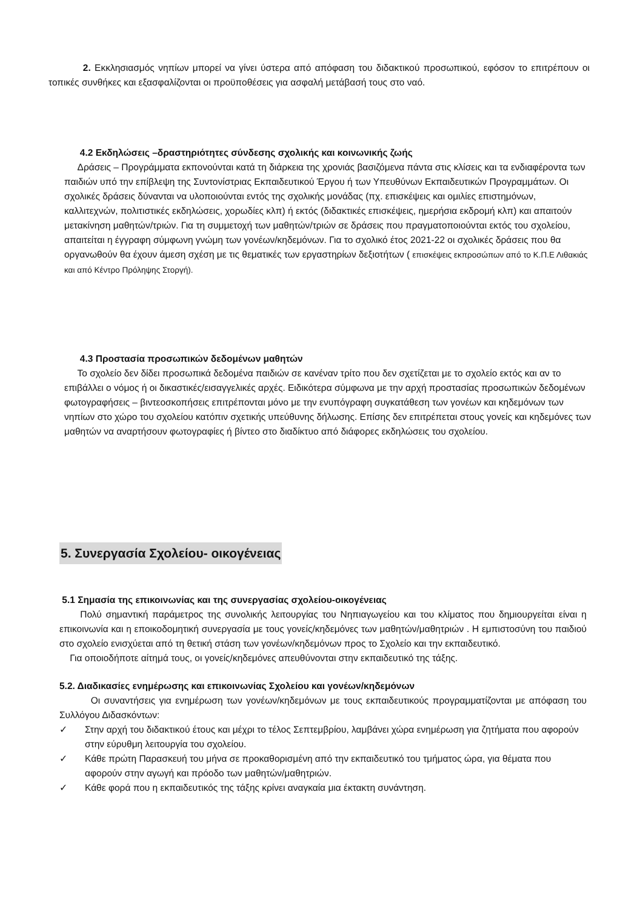2. Εκκλησιασμός νηπίων μπορεί να γίνει ύστερα από απόφαση του διδακτικού προσωπικού, εφόσον το επιτρέπουν οι τοπικές συνθήκες και εξασφαλίζονται οι προϋποθέσεις για ασφαλή μετάβασή τους στο ναό.
4.2 Εκδηλώσεις –δραστηριότητες σύνδεσης σχολικής και κοινωνικής ζωής
Δράσεις – Προγράμματα εκπονούνται κατά τη διάρκεια της χρονιάς βασιζόμενα πάντα στις κλίσεις και τα ενδιαφέροντα των παιδιών υπό την επίβλεψη της Συντονίστριας Εκπαιδευτικού Έργου ή των Υπευθύνων Εκπαιδευτικών Προγραμμάτων. Οι σχολικές δράσεις δύνανται να υλοποιούνται εντός της σχολικής μονάδας (πχ. επισκέψεις και ομιλίες επιστημόνων, καλλιτεχνών, πολιτιστικές εκδηλώσεις, χορωδίες κλπ) ή εκτός (διδακτικές επισκέψεις, ημερήσια εκδρομή κλπ) και απαιτούν μετακίνηση μαθητών/τριών. Για τη συμμετοχή των μαθητών/τριών σε δράσεις που πραγματοποιούνται εκτός του σχολείου, απαιτείται η έγγραφη σύμφωνη γνώμη των γονέων/κηδεμόνων. Για το σχολικό έτος 2021-22 οι σχολικές δράσεις που θα οργανωθούν θα έχουν άμεση σχέση με τις θεματικές των εργαστηρίων δεξιοτήτων ( επισκέψεις εκπροσώπων από το Κ.Π.Ε Λιθακιάς και από Κέντρο Πρόληψης Στοργή).
4.3 Προστασία προσωπικών δεδομένων μαθητών
Το σχολείο δεν δίδει προσωπικά δεδομένα παιδιών σε κανέναν τρίτο που δεν σχετίζεται με το σχολείο εκτός και αν το επιβάλλει ο νόμος ή οι δικαστικές/εισαγγελικές αρχές. Ειδικότερα σύμφωνα με την αρχή προστασίας προσωπικών δεδομένων φωτογραφήσεις – βιντεοσκοπήσεις επιτρέπονται μόνο με την ενυπόγραφη συγκατάθεση των γονέων και κηδεμόνων των νηπίων στο χώρο του σχολείου κατόπιν σχετικής υπεύθυνης δήλωσης. Επίσης δεν επιτρέπεται στους γονείς και κηδεμόνες των μαθητών να αναρτήσουν φωτογραφίες ή βίντεο στο διαδίκτυο από διάφορες εκδηλώσεις του σχολείου.
5. Συνεργασία Σχολείου- οικογένειας
5.1 Σημασία της επικοινωνίας και της συνεργασίας σχολείου-οικογένειας
Πολύ σημαντική παράμετρος της συνολικής λειτουργίας του Νηπιαγωγείου και του κλίματος που δημιουργείται είναι η επικοινωνία και η εποικοδομητική συνεργασία με τους γονείς/κηδεμόνες των μαθητών/μαθητριών . Η εμπιστοσύνη του παιδιού στο σχολείο ενισχύεται από τη θετική στάση των γονέων/κηδεμόνων προς το Σχολείο και την εκπαιδευτικό.
Για οποιοδήποτε αίτημά τους, οι γονείς/κηδεμόνες απευθύνονται στην εκπαιδευτικό της τάξης.
5.2. Διαδικασίες ενημέρωσης και επικοινωνίας Σχολείου και γονέων/κηδεμόνων
Οι συναντήσεις για ενημέρωση των γονέων/κηδεμόνων με τους εκπαιδευτικούς προγραμματίζονται με απόφαση του Συλλόγου Διδασκόντων:
✓ Στην αρχή του διδακτικού έτους και μέχρι το τέλος Σεπτεμβρίου, λαμβάνει χώρα ενημέρωση για ζητήματα που αφορούν στην εύρυθμη λειτουργία του σχολείου.
✓ Κάθε πρώτη Παρασκευή του μήνα σε προκαθορισμένη από την εκπαιδευτικό του τμήματος ώρα, για θέματα που αφορούν στην αγωγή και πρόοδο των μαθητών/μαθητριών.
✓ Κάθε φορά που η εκπαιδευτικός της τάξης κρίνει αναγκαία μια έκτακτη συνάντηση.